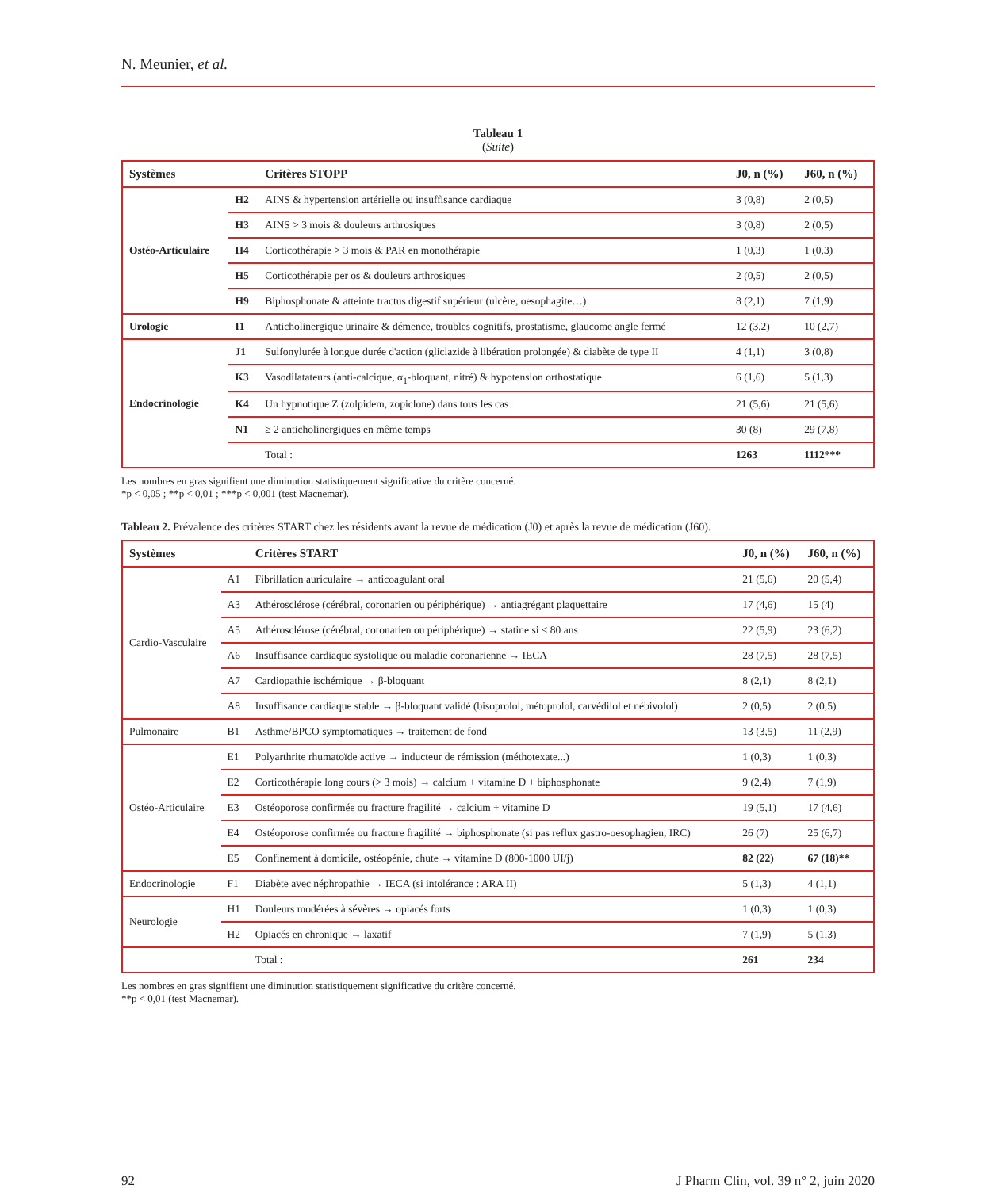N. Meunier, et al.
Tableau 1
(Suite)
| Systèmes | | Critères STOPP | J0, n (%) | J60, n (%) |
| --- | --- | --- | --- | --- |
| Ostéo-Articulaire | H2 | AINS & hypertension artérielle ou insuffisance cardiaque | 3 (0,8) | 2 (0,5) |
| | H3 | AINS > 3 mois & douleurs arthrosiques | 3 (0,8) | 2 (0,5) |
| | H4 | Corticothérapie > 3 mois & PAR en monothérapie | 1 (0,3) | 1 (0,3) |
| | H5 | Corticothérapie per os & douleurs arthrosiques | 2 (0,5) | 2 (0,5) |
| | H9 | Biphosphonate & atteinte tractus digestif supérieur (ulcère, oesophagite…) | 8 (2,1) | 7 (1,9) |
| Urologie | I1 | Anticholinergique urinaire & démence, troubles cognitifs, prostatisme, glaucome angle fermé | 12 (3,2) | 10 (2,7) |
| Endocrinologie | J1 | Sulfonylurée à longue durée d'action (gliclazide à libération prolongée) & diabète de type II | 4 (1,1) | 3 (0,8) |
| | K3 | Vasodilatateurs (anti-calcique, α<sub>1</sub>-bloquant, nitré) & hypotension orthostatique | 6 (1,6) | 5 (1,3) |
| | K4 | Un hypnotique Z (zolpidem, zopiclone) dans tous les cas | 21 (5,6) | 21 (5,6) |
| | N1 | ≥ 2 anticholinergiques en même temps | 30 (8) | 29 (7,8) |
| | | Total : | 1263 | 1112*** |
Les nombres en gras signifient une diminution statistiquement significative du critère concerné.
*p < 0,05 ; **p < 0,01 ; ***p < 0,001 (test Macnemar).
Tableau 2. Prévalence des critères START chez les résidents avant la revue de médication (J0) et après la revue de médication (J60).
| Systèmes | | Critères START | J0, n (%) | J60, n (%) |
| --- | --- | --- | --- | --- |
| Cardio-Vasculaire | A1 | Fibrillation auriculaire → anticoagulant oral | 21 (5,6) | 20 (5,4) |
| | A3 | Athérosclérose (cérébral, coronarien ou périphérique) → antiagrégant plaquettaire | 17 (4,6) | 15 (4) |
| | A5 | Athérosclérose (cérébral, coronarien ou périphérique) → statine si < 80 ans | 22 (5,9) | 23 (6,2) |
| | A6 | Insuffisance cardiaque systolique ou maladie coronarienne → IECA | 28 (7,5) | 28 (7,5) |
| | A7 | Cardiopathie ischémique → β-bloquant | 8 (2,1) | 8 (2,1) |
| | A8 | Insuffisance cardiaque stable → β-bloquant validé (bisoprolol, métoprolol, carvédilol et nébivolol) | 2 (0,5) | 2 (0,5) |
| Pulmonaire | B1 | Asthme/BPCO symptomatiques → traitement de fond | 13 (3,5) | 11 (2,9) |
| Ostéo-Articulaire | E1 | Polyarthrite rhumatoïde active → inducteur de rémission (méthotexate...) | 1 (0,3) | 1 (0,3) |
| | E2 | Corticothérapie long cours (> 3 mois) → calcium + vitamine D + biphosphonate | 9 (2,4) | 7 (1,9) |
| | E3 | Ostéoporose confirmée ou fracture fragilité → calcium + vitamine D | 19 (5,1) | 17 (4,6) |
| | E4 | Ostéoporose confirmée ou fracture fragilité → biphosphonate (si pas reflux gastro-oesophagien, IRC) | 26 (7) | 25 (6,7) |
| | E5 | Confinement à domicile, ostéopénie, chute → vitamine D (800-1000 UI/j) | 82 (22) | 67 (18)** |
| Endocrinologie | F1 | Diabète avec néphropathie → IECA (si intolérance : ARA II) | 5 (1,3) | 4 (1,1) |
| Neurologie | H1 | Douleurs modérées à sévères → opiacés forts | 1 (0,3) | 1 (0,3) |
| | H2 | Opiacés en chronique → laxatif | 7 (1,9) | 5 (1,3) |
| | | Total : | 261 | 234 |
Les nombres en gras signifient une diminution statistiquement significative du critère concerné.
**p < 0,01 (test Macnemar).
92 J Pharm Clin, vol. 39 n° 2, juin 2020